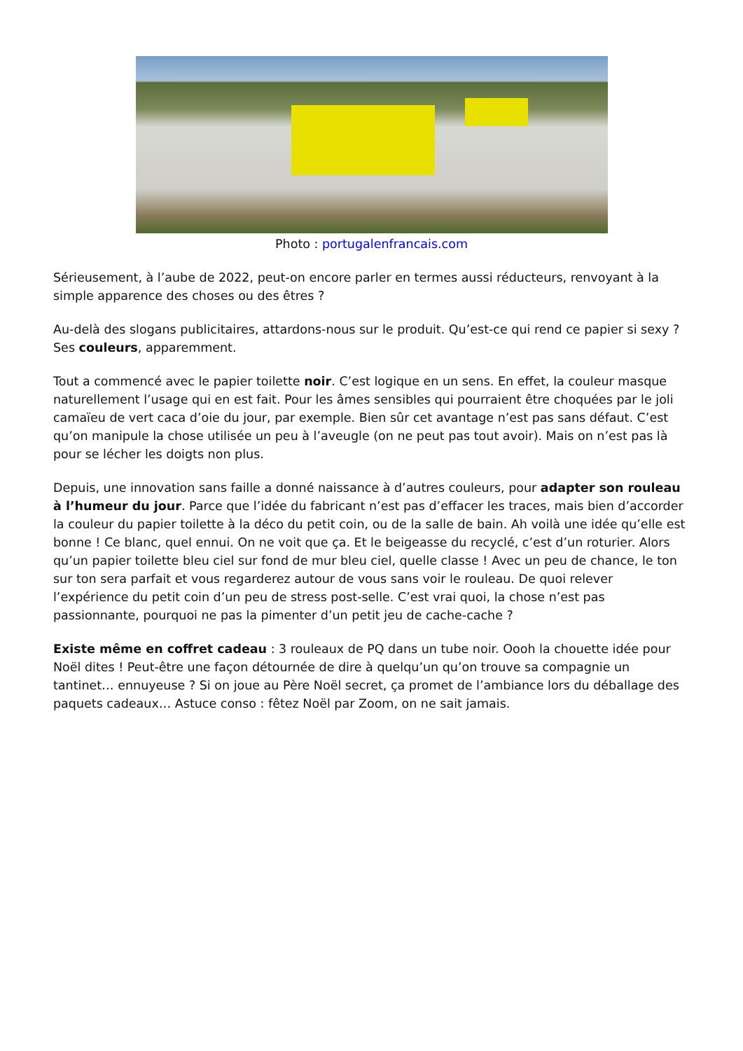Photo : portugalenfrancais.com
Sérieusement, à l’aube de 2022, peut-on encore parler en termes aussi réducteurs, renvoyant à la simple apparence des choses ou des êtres ?
Au-delà des slogans publicitaires, attardons-nous sur le produit. Qu’est-ce qui rend ce papier si sexy ? Ses couleurs, apparemment.
Tout a commencé avec le papier toilette noir. C’est logique en un sens. En effet, la couleur masque naturellement l’usage qui en est fait. Pour les âmes sensibles qui pourraient être choquées par le joli camaïeu de vert caca d’oie du jour, par exemple. Bien sûr cet avantage n’est pas sans défaut. C’est qu’on manipule la chose utilisée un peu à l’aveugle (on ne peut pas tout avoir). Mais on n’est pas là pour se lécher les doigts non plus.
Depuis, une innovation sans faille a donné naissance à d’autres couleurs, pour adapter son rouleau à l’humeur du jour. Parce que l’idée du fabricant n’est pas d’effacer les traces, mais bien d’accorder la couleur du papier toilette à la déco du petit coin, ou de la salle de bain. Ah voilà une idée qu’elle est bonne ! Ce blanc, quel ennui. On ne voit que ça. Et le beigeasse du recyclé, c’est d’un roturier. Alors qu’un papier toilette bleu ciel sur fond de mur bleu ciel, quelle classe ! Avec un peu de chance, le ton sur ton sera parfait et vous regarderez autour de vous sans voir le rouleau. De quoi relever l’expérience du petit coin d’un peu de stress post-selle. C’est vrai quoi, la chose n’est pas passionnante, pourquoi ne pas la pimenter d’un petit jeu de cache-cache ?
Existe même en coffret cadeau : 3 rouleaux de PQ dans un tube noir. Oooh la chouette idée pour Noël dites ! Peut-être une façon détournée de dire à quelqu’un qu’on trouve sa compagnie un tantinet… ennuyeuse ? Si on joue au Père Noël secret, ça promet de l’ambiance lors du déballage des paquets cadeaux… Astuce conso : fêtez Noël par Zoom, on ne sait jamais.